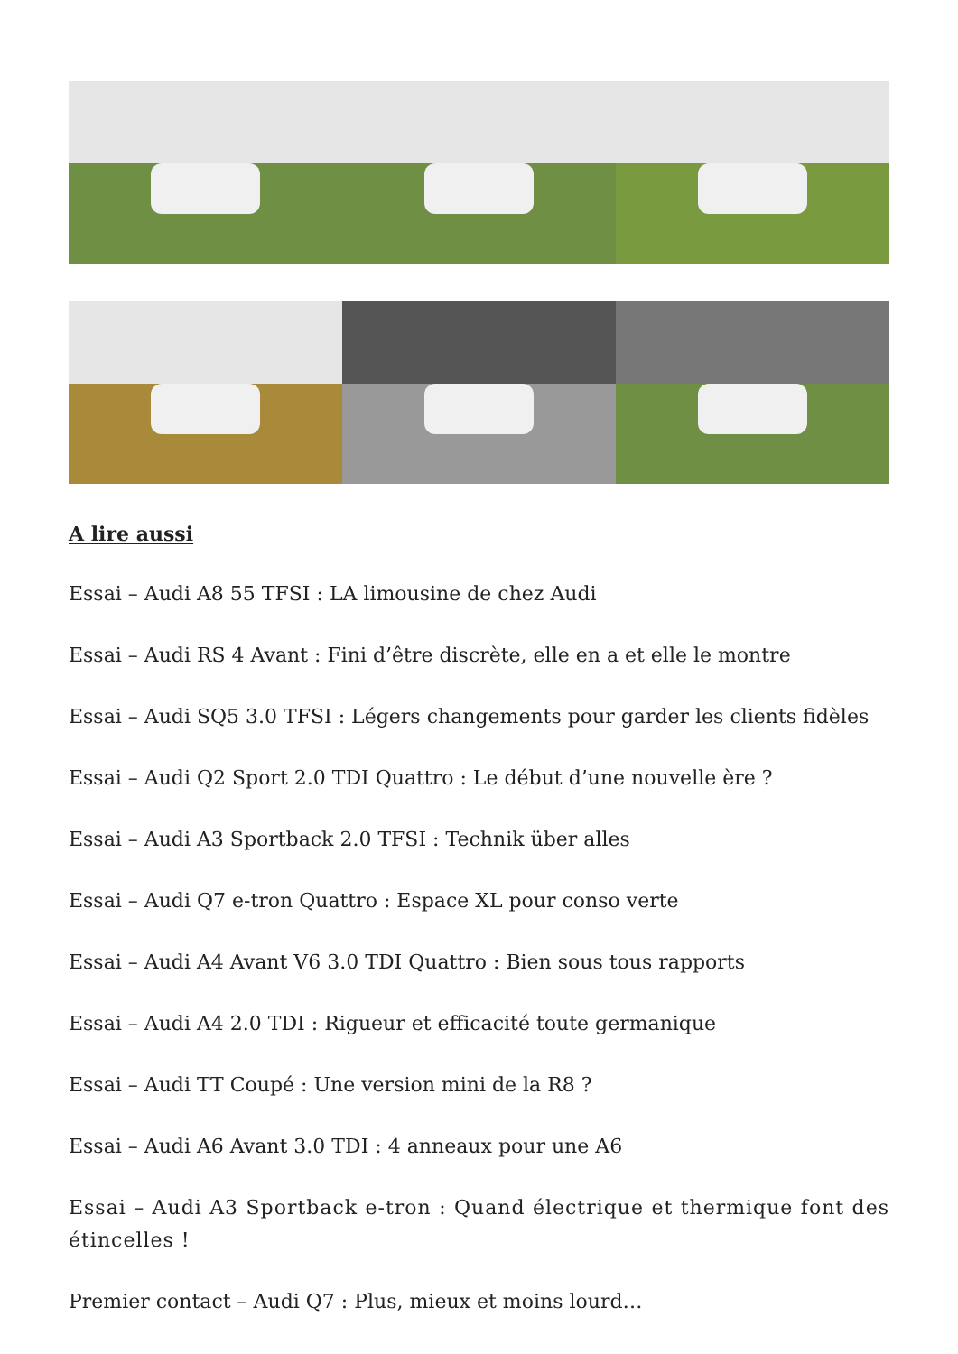A lire aussi
Essai – Audi A8 55 TFSI : LA limousine de chez Audi
Essai – Audi RS 4 Avant : Fini d’être discrète, elle en a et elle le montre
Essai – Audi SQ5 3.0 TFSI : Légers changements pour garder les clients fidèles
Essai – Audi Q2 Sport 2.0 TDI Quattro : Le début d’une nouvelle ère ?
Essai – Audi A3 Sportback 2.0 TFSI : Technik über alles
Essai – Audi Q7 e-tron Quattro : Espace XL pour conso verte
Essai – Audi A4 Avant V6 3.0 TDI Quattro : Bien sous tous rapports
Essai – Audi A4 2.0 TDI : Rigueur et efficacité toute germanique
Essai – Audi TT Coupé : Une version mini de la R8 ?
Essai – Audi A6 Avant 3.0 TDI : 4 anneaux pour une A6
Essai – Audi A3 Sportback e-tron : Quand électrique et thermique font des étincelles !
Premier contact – Audi Q7 : Plus, mieux et moins lourd…